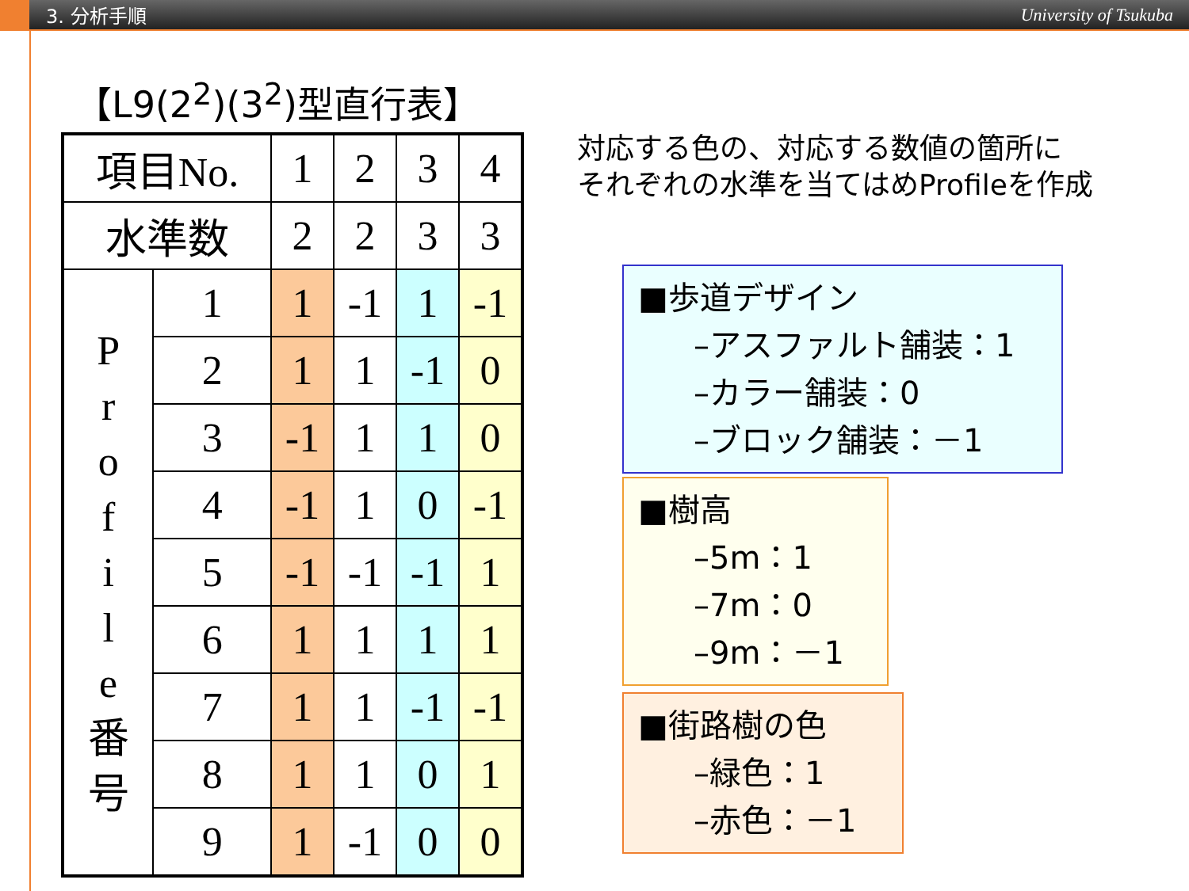3. 分析手順 University of Tsukuba
【L9(2<sup>2</sup>)(3<sup>2</sup>)型直行表】
| 項目No. | | 1 | 2 | 3 | 4 |
| 水準数 | | 2 | 2 | 3 | 3 |
| P r o f i l e 番 号 | 1 | 1 | -1 | 1 | -1 |
| | 2 | 1 | 1 | -1 | 0 |
| | 3 | -1 | 1 | 1 | 0 |
| | 4 | -1 | 1 | 0 | -1 |
| | 5 | -1 | -1 | -1 | 1 |
| | 6 | 1 | 1 | 1 | 1 |
| | 7 | 1 | 1 | -1 | -1 |
| | 8 | 1 | 1 | 0 | 1 |
| | 9 | 1 | -1 | 0 | 0 |
対応する色の、対応する数値の箇所に
それぞれの水準を当てはめProfileを作成
■歩道デザイン
–アスファルト舗装：1
–カラー舗装：0
–ブロック舗装：－1
■樹高
–5m：1
–7m：0
–9m：－1
■街路樹の色
–緑色：1
–赤色：－1